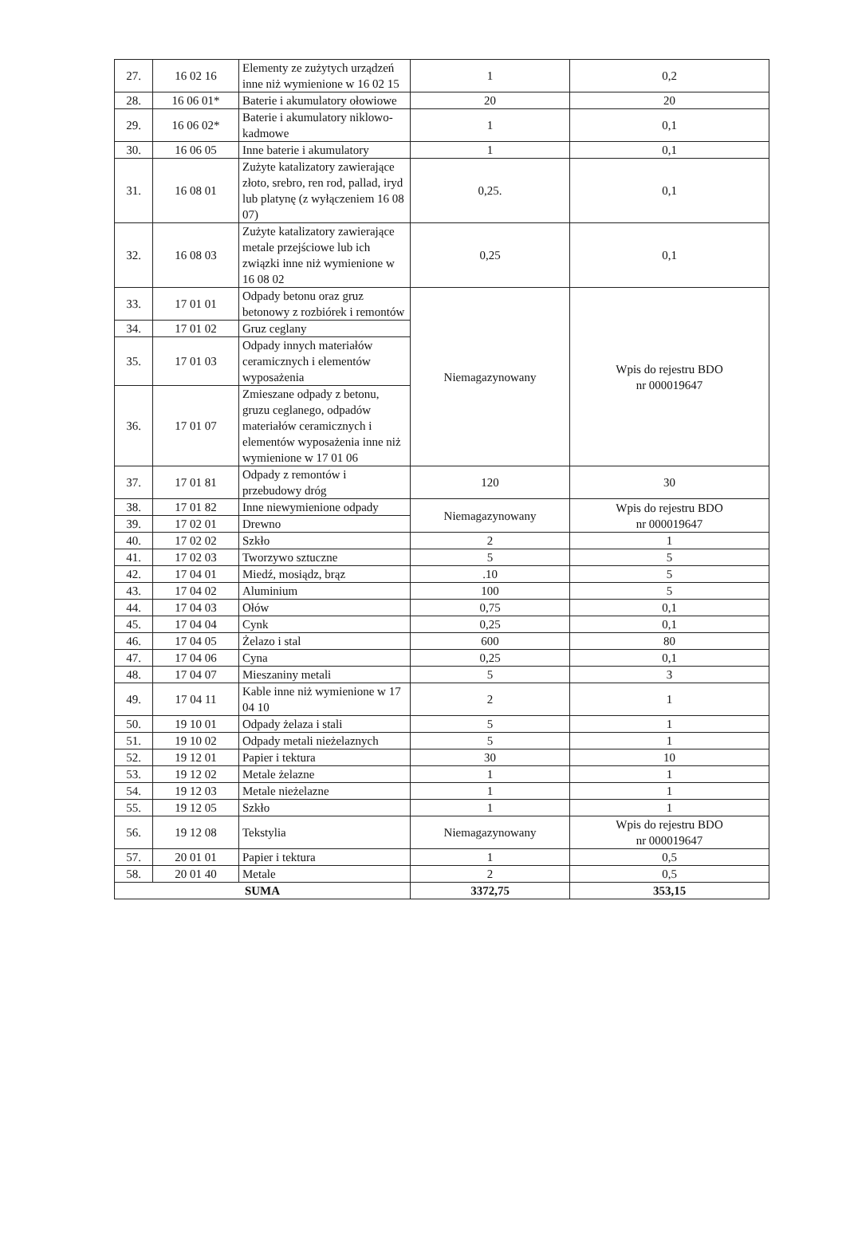| 27. | 16 02 16 | Elementy ze zużytych urządzeń inne niż wymienione w 16 02 15 | 1 | 0,2 |
| 28. | 16 06 01* | Baterie i akumulatory ołowiowe | 20 | 20 |
| 29. | 16 06 02* | Baterie i akumulatory niklowo-kadmowe | 1 | 0,1 |
| 30. | 16 06 05 | Inne baterie i akumulatory | 1 | 0,1 |
| 31. | 16 08 01 | Zużyte katalizatory zawierające złoto, srebro, ren rod, pallad, iryd lub platynę (z wyłączeniem 16 08 07) | 0,25. | 0,1 |
| 32. | 16 08 03 | Zużyte katalizatory zawierające metale przejściowe lub ich związki inne niż wymienione w 16 08 02 | 0,25 | 0,1 |
| 33. | 17 01 01 | Odpady betonu oraz gruz betonowy z rozbiórek i remontów | Niemagazynowany | Wpis do rejestru BDO nr 000019647 |
| 34. | 17 01 02 | Gruz ceglany | | |
| 35. | 17 01 03 | Odpady innych materiałów ceramicznych i elementów wyposażenia | | |
| 36. | 17 01 07 | Zmieszane odpady z betonu, gruzu ceglanego, odpadów materiałów ceramicznych i elementów wyposażenia inne niż wymienione w 17 01 06 | | |
| 37. | 17 01 81 | Odpady z remontów i przebudowy dróg | 120 | 30 |
| 38. | 17 01 82 | Inne niewymienione odpady | Niemagazynowany | Wpis do rejestru BDO nr 000019647 |
| 39. | 17 02 01 | Drewno | | |
| 40. | 17 02 02 | Szkło | 2 | 1 |
| 41. | 17 02 03 | Tworzywo sztuczne | 5 | 5 |
| 42. | 17 04 01 | Miedź, mosiądz, brąz | .10 | 5 |
| 43. | 17 04 02 | Aluminium | 100 | 5 |
| 44. | 17 04 03 | Ołów | 0,75 | 0,1 |
| 45. | 17 04 04 | Cynk | 0,25 | 0,1 |
| 46. | 17 04 05 | Żelazo i stal | 600 | 80 |
| 47. | 17 04 06 | Cyna | 0,25 | 0,1 |
| 48. | 17 04 07 | Mieszaniny metali | 5 | 3 |
| 49. | 17 04 11 | Kable inne niż wymienione w 17 04 10 | 2 | 1 |
| 50. | 19 10 01 | Odpady żelaza i stali | 5 | 1 |
| 51. | 19 10 02 | Odpady metali nieżelaznych | 5 | 1 |
| 52. | 19 12 01 | Papier i tektura | 30 | 10 |
| 53. | 19 12 02 | Metale żelazne | 1 | 1 |
| 54. | 19 12 03 | Metale nieżelazne | 1 | 1 |
| 55. | 19 12 05 | Szkło | 1 | 1 |
| 56. | 19 12 08 | Tekstylia | Niemagazynowany | Wpis do rejestru BDO nr 000019647 |
| 57. | 20 01 01 | Papier i tektura | 1 | 0,5 |
| 58. | 20 01 40 | Metale | 2 | 0,5 |
| SUMA | | | 3372,75 | 353,15 |